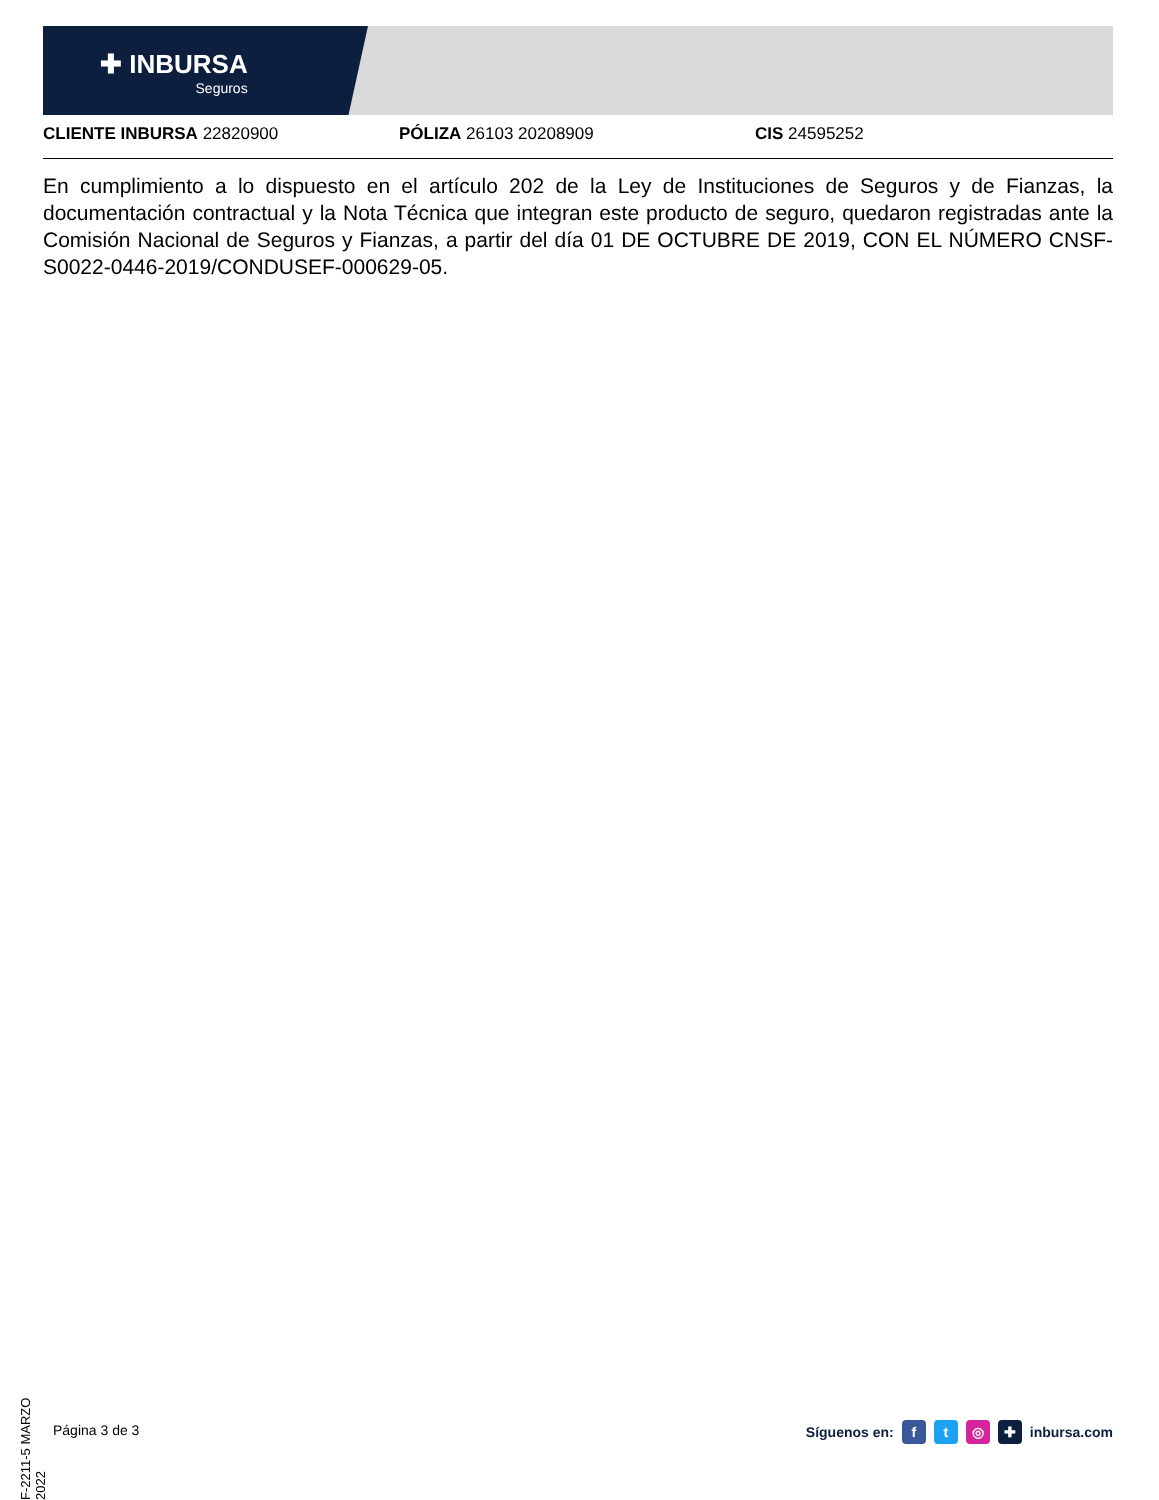✚ INBURSA
Seguros
CLIENTE INBURSA 22820900 PÓLIZA 26103 20208909 CIS 24595252
En cumplimiento a lo dispuesto en el artículo 202 de la Ley de Instituciones de Seguros y de Fianzas, la documentación contractual y la Nota Técnica que integran este producto de seguro, quedaron registradas ante la Comisión Nacional de Seguros y Fianzas, a partir del día 01 DE OCTUBRE DE 2019, CON EL NÚMERO CNSF-S0022-0446-2019/CONDUSEF-000629-05.
F-2211-5 MARZO 2022
Página 3 de 3 Síguenos en: ft ◎ ✚ inbursa.com